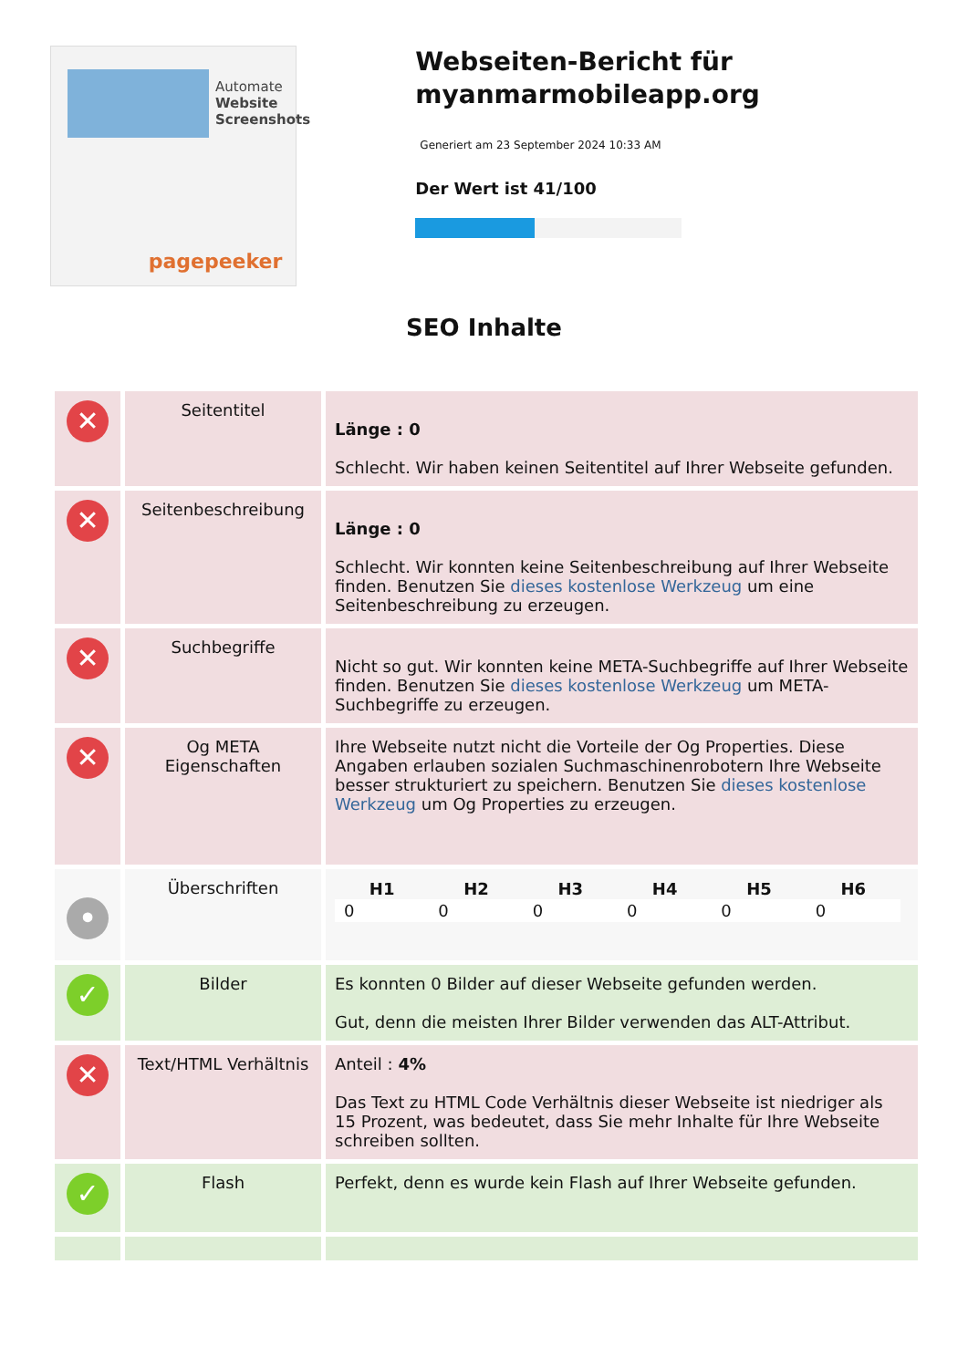Automate
Website Screenshots
pagepeeker
Webseiten-Bericht für myanmarmobileapp.org
Generiert am 23 September 2024 10:33 AM
Der Wert ist 41/100
SEO Inhalte
| ✕ | Seitentitel | Länge : 0 Schlecht. Wir haben keinen Seitentitel auf Ihrer Webseite gefunden. |
| ✕ | Seitenbeschreibung | Länge : 0 Schlecht. Wir konnten keine Seitenbeschreibung auf Ihrer Webseite finden. Benutzen Sie dieses kostenlose Werkzeug um eine Seitenbeschreibung zu erzeugen. |
| ✕ | Suchbegriffe | Nicht so gut. Wir konnten keine META-Suchbegriffe auf Ihrer Webseite finden. Benutzen Sie dieses kostenlose Werkzeug um META-Suchbegriffe zu erzeugen. |
| ✕ | Og META Eigenschaften | Ihre Webseite nutzt nicht die Vorteile der Og Properties. Diese Angaben erlauben sozialen Suchmaschinenrobotern Ihre Webseite besser strukturiert zu speichern. Benutzen Sie dieses kostenlose Werkzeug um Og Properties zu erzeugen. |
| • | Überschriften | / H1 / H2 / H3 / H4 / H5 / H6 / / --- / --- / --- / --- / --- / --- / / 0 / 0 / 0 / 0 / 0 / 0 / |
| ✓ | Bilder | Es konnten 0 Bilder auf dieser Webseite gefunden werden. Gut, denn die meisten Ihrer Bilder verwenden das ALT-Attribut. |
| ✕ | Text/HTML Verhältnis | Anteil : 4% Das Text zu HTML Code Verhältnis dieser Webseite ist niedriger als 15 Prozent, was bedeutet, dass Sie mehr Inhalte für Ihre Webseite schreiben sollten. |
| ✓ | Flash | Perfekt, denn es wurde kein Flash auf Ihrer Webseite gefunden. |